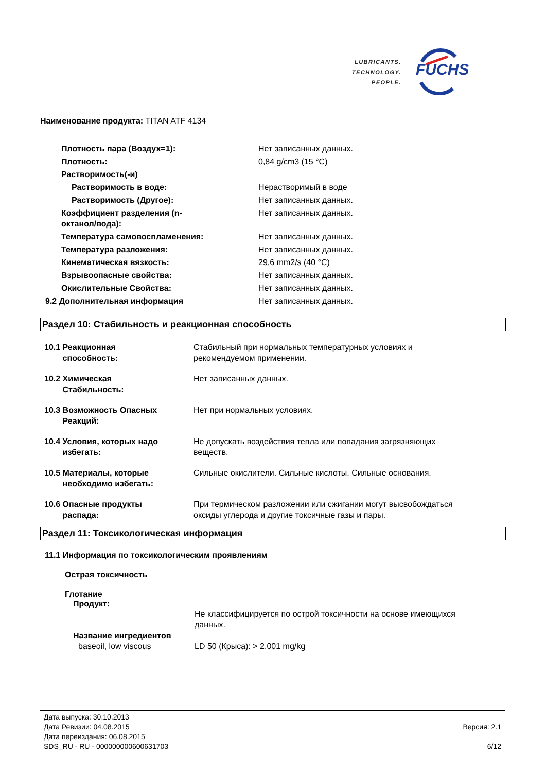LUBRICANTS.
TECHNOLOGY.
PEOPLE.
FUCHS
Наименование продукта: TITAN ATF 4134
| Плотность пара (Воздух=1): | Нет записанных данных. |
| Плотность: | 0,84 g/cm3 (15 °C) |
| Растворимость(-и) | |
| Растворимость в воде: | Нерастворимый в воде |
| Растворимость (Другое): | Нет записанных данных. |
| Коэффициент разделения (n- октанол/вода): | Нет записанных данных. |
| Температура самовоспламенения: | Нет записанных данных. |
| Температура разложения: | Нет записанных данных. |
| Кинематическая вязкость: | 29,6 mm2/s (40 °C) |
| Взрывоопасные свойства: | Нет записанных данных. |
| Окислительные Свойства: | Нет записанных данных. |
| 9.2 Дополнительная информация | Нет записанных данных. |
Раздел 10: Стабильность и реакционная способность
| 10.1 Реакционная способность: | Стабильный при нормальных температурных условиях и рекомендуемом применении. |
| 10.2 Химическая Стабильность: | Нет записанных данных. |
| 10.3 Возможность Опасных Реакций: | Нет при нормальных условиях. |
| 10.4 Условия, которых надо избегать: | Не допускать воздействия тепла или попадания загрязняющих веществ. |
| 10.5 Материалы, которые необходимо избегать: | Сильные окислители. Сильные кислоты. Сильные основания. |
| 10.6 Опасные продукты распада: | При термическом разложении или сжигании могут высвобождаться оксиды углерода и другие токсичные газы и пары. |
Раздел 11: Токсикологическая информация
11.1 Информация по токсикологическим проявлениям
Острая токсичность
Глотание
Продукт:
| | Не классифицируется по острой токсичности на основе имеющихся данных. |
| Название ингредиентов | |
| baseoil, low viscous | LD 50 (Крыса): > 2.001 mg/kg |
Дата выпуска: 30.10.2013
Дата Ревизии: 04.08.2015
Дата переиздания: 06.08.2015
SDS_RU - RU - 000000000600631703
Версия: 2.1
6/12